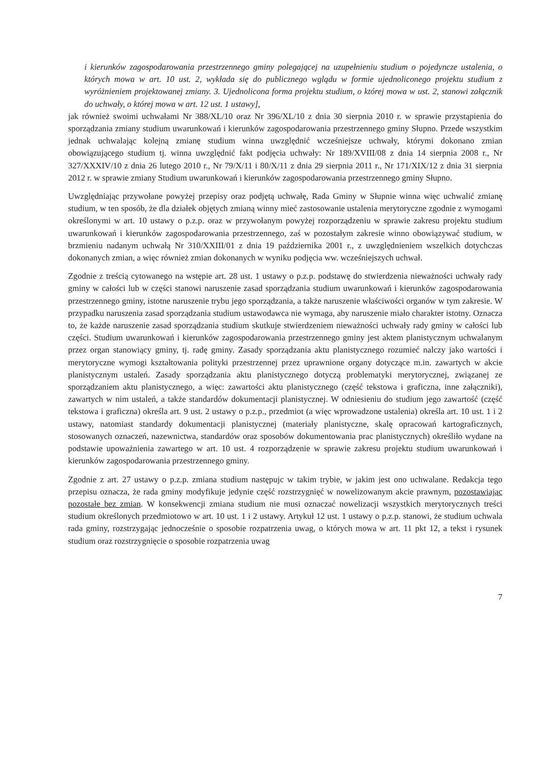i kierunków zagospodarowania przestrzennego gminy polegającej na uzupełnieniu studium o pojedyncze ustalenia, o których mowa w art. 10 ust. 2, wykłada się do publicznego wglądu w formie ujednoliconego projektu studium z wyróżnieniem projektowanej zmiany. 3. Ujednolicona forma projektu studium, o której mowa w ust. 2, stanowi załącznik do uchwały, o której mowa w art. 12 ust. 1 ustawy],
jak również swoimi uchwałami Nr 388/XL/10 oraz Nr 396/XL/10 z dnia 30 sierpnia 2010 r. w sprawie przystąpienia do sporządzania zmiany studium uwarunkowań i kierunków zagospodarowania przestrzennego gminy Słupno. Przede wszystkim jednak uchwalając kolejną zmianę studium winna uwzględnić wcześniejsze uchwały, którymi dokonano zmian obowiązującego studium tj. winna uwzględnić fakt podjęcia uchwały: Nr 189/XVIII/08 z dnia 14 sierpnia 2008 r., Nr 327/XXXIV/10 z dnia 26 lutego 2010 r., Nr 79/X/11 i 80/X/11 z dnia 29 sierpnia 2011 r., Nr 171/XIX/12 z dnia 31 sierpnia 2012 r. w sprawie zmiany Studium uwarunkowań i kierunków zagospodarowania przestrzennego gminy Słupno.
Uwzględniając przywołane powyżej przepisy oraz podjętą uchwałę, Rada Gminy w Słupnie winna więc uchwalić zmianę studium, w ten sposób, że dla działek objętych zmianą winny mieć zastosowanie ustalenia merytoryczne zgodnie z wymogami określonymi w art. 10 ustawy o p.z.p. oraz w przywołanym powyżej rozporządzeniu w sprawie zakresu projektu studium uwarunkowań i kierunków zagospodarowania przestrzennego, zaś w pozostałym zakresie winno obowiązywać studium, w brzmieniu nadanym uchwałą Nr 310/XXIII/01 z dnia 19 października 2001 r., z uwzględnieniem wszelkich dotychczas dokonanych zmian, a więc również zmian dokonanych w wyniku podjęcia ww. wcześniejszych uchwał.
Zgodnie z treścią cytowanego na wstępie art. 28 ust. 1 ustawy o p.z.p. podstawę do stwierdzenia nieważności uchwały rady gminy w całości lub w części stanowi naruszenie zasad sporządzania studium uwarunkowań i kierunków zagospodarowania przestrzennego gminy, istotne naruszenie trybu jego sporządzania, a także naruszenie właściwości organów w tym zakresie. W przypadku naruszenia zasad sporządzania studium ustawodawca nie wymaga, aby naruszenie miało charakter istotny. Oznacza to, że każde naruszenie zasad sporządzania studium skutkuje stwierdzeniem nieważności uchwały rady gminy w całości lub części. Studium uwarunkowań i kierunków zagospodarowania przestrzennego gminy jest aktem planistycznym uchwalanym przez organ stanowiący gminy, tj. radę gminy. Zasady sporządzania aktu planistycznego rozumieć nalczy jako wartości i merytoryczne wymogi kształtowania polityki przestrzennej przez uprawnione organy dotyczące m.in. zawartych w akcie planistycznym ustaleń. Zasady sporządzania aktu planistycznego dotyczą problematyki merytorycznej, związanej ze sporządzaniem aktu planistycznego, a więc: zawartości aktu planistycznego (część tekstowa i graficzna, inne załączniki), zawartych w nim ustaleń, a także standardów dokumentacji planistycznej. W odniesieniu do studium jego zawartość (część tekstowa i graficzna) określa art. 9 ust. 2 ustawy o p.z.p., przedmiot (a więc wprowadzone ustalenia) określa art. 10 ust. 1 i 2 ustawy, natomiast standardy dokumentacji planistycznej (materiały planistyczne, skalę opracowań kartograficznych, stosowanych oznaczeń, nazewnictwa, standardów oraz sposobów dokumentowania prac planistycznych) określiło wydane na podstawie upoważnienia zawartego w art. 10 ust. 4 rozporządzenie w sprawie zakresu projektu studium uwarunkowań i kierunków zagospodarowania przestrzennego gminy.
Zgodnie z art. 27 ustawy o p.z.p. zmiana studium następujc w takim trybie, w jakim jest ono uchwalane. Redakcja tego przepisu oznacza, że rada gminy modyfikuje jedynie część rozstrzygnięć w nowelizowanym akcie prawnym, pozostawiając pozostałe bez zmian. W konsekwencji zmiana studium nie musi oznaczać nowelizacji wszystkich merytorycznych treści studium określonych przedmiotowo w art. 10 ust. 1 i 2 ustawy. Artykuł 12 ust. 1 ustawy o p.z.p. stanowi, że studium uchwala rada gminy, rozstrzygając jednocześnie o sposobie rozpatrzenia uwag, o których mowa w art. 11 pkt 12, a tekst i rysunek studium oraz rozstrzygnięcie o sposobie rozpatrzenia uwag
7